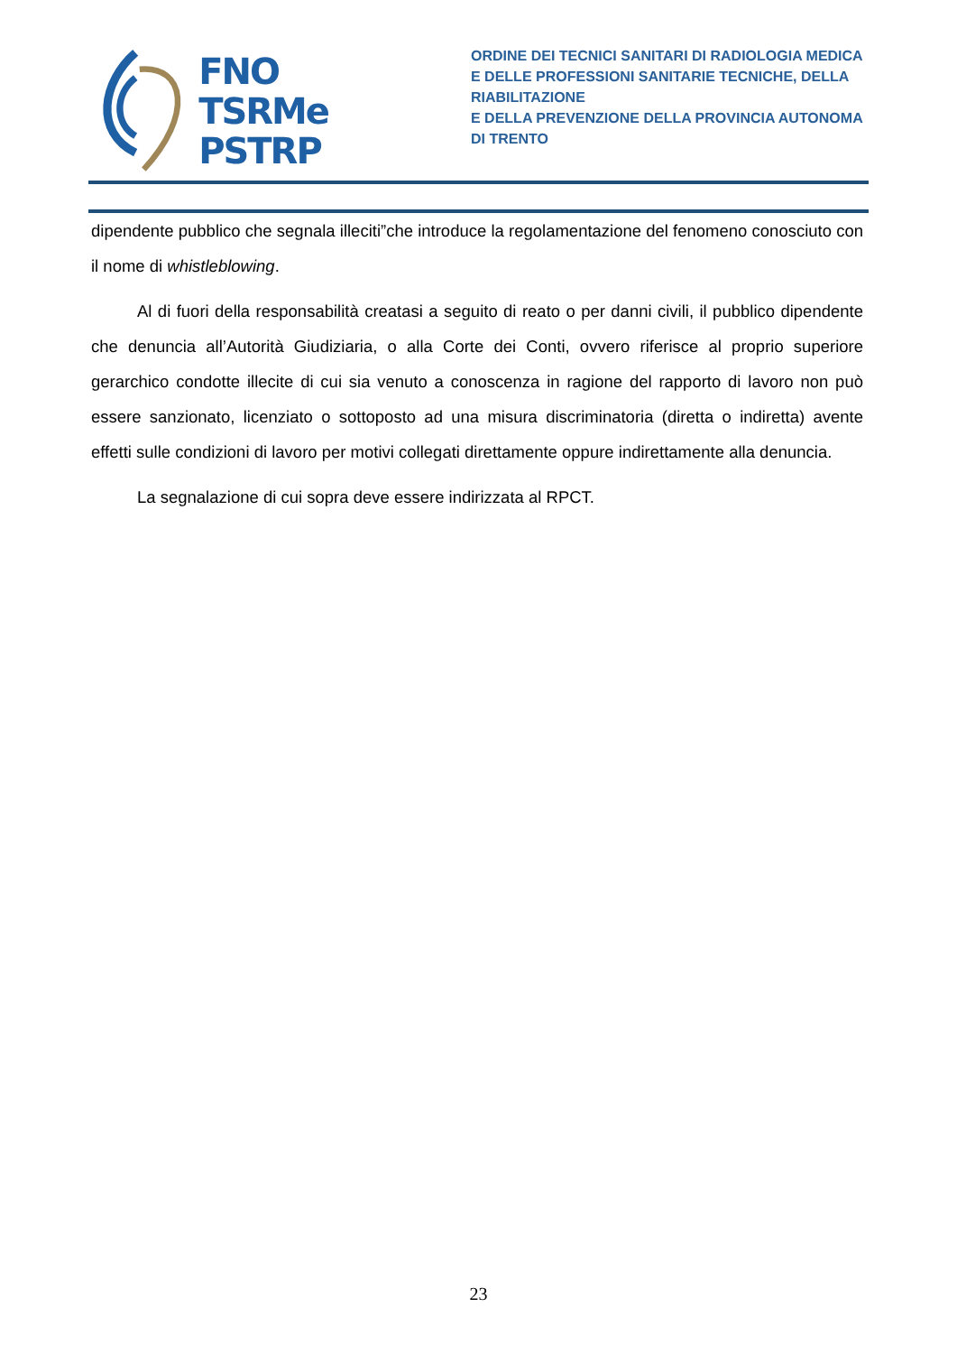FNO
TSRMe
PSTRP
ORDINE DEI TECNICI SANITARI DI RADIOLOGIA MEDICA
E DELLE PROFESSIONI SANITARIE TECNICHE, DELLA RIABILITAZIONE
E DELLA PREVENZIONE DELLA PROVINCIA AUTONOMA DI TRENTO
dipendente pubblico che segnala illeciti”che introduce la regolamentazione del fenomeno conosciuto con il nome di whistleblowing.
Al di fuori della responsabilità creatasi a seguito di reato o per danni civili, il pubblico dipendente che denuncia all’Autorità Giudiziaria, o alla Corte dei Conti, ovvero riferisce al proprio superiore gerarchico condotte illecite di cui sia venuto a conoscenza in ragione del rapporto di lavoro non può essere sanzionato, licenziato o sottoposto ad una misura discriminatoria (diretta o indiretta) avente effetti sulle condizioni di lavoro per motivi collegati direttamente oppure indirettamente alla denuncia.
La segnalazione di cui sopra deve essere indirizzata al RPCT.
23